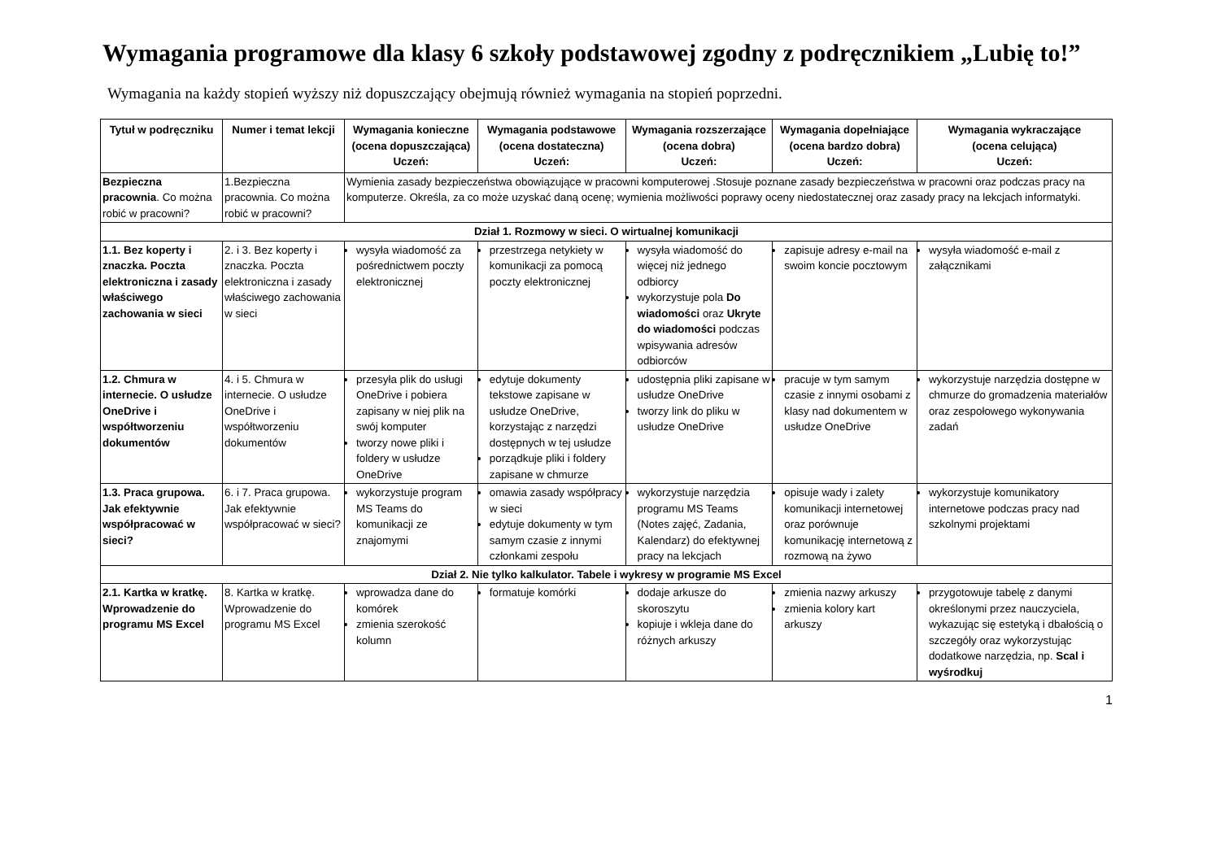Wymagania programowe dla klasy 6 szkoły podstawowej zgodny z podręcznikiem „Lubię to!”
Wymagania na każdy stopień wyższy niż dopuszczający obejmują również wymagania na stopień poprzedni.
| Tytuł w podręczniku | Numer i temat lekcji | Wymagania konieczne (ocena dopuszczająca) Uczeń: | Wymagania podstawowe (ocena dostateczna) Uczeń: | Wymagania rozszerzające (ocena dobra) Uczeń: | Wymagania dopełniające (ocena bardzo dobra) Uczeń: | Wymagania wykraczające (ocena celująca) Uczeń: |
| --- | --- | --- | --- | --- | --- | --- |
| Bezpieczna pracownia . Co można robić w pracowni? | 1.Bezpieczna pracownia. Co można robić w pracowni? | Wymienia zasady bezpieczeństwa obowiązujące w pracowni komputerowej .Stosuje poznane zasady bezpieczeństwa w pracowni oraz podczas pracy na komputerze. Określa, za co może uzyskać daną ocenę; wymienia możliwości poprawy oceny niedostatecznej oraz zasady pracy na lekcjach informatyki. | | | | |
| Dział 1. Rozmowy w sieci. O wirtualnej komunikacji | | | | | | |
| 1.1. Bez koperty i znaczka. Poczta elektroniczna i zasady właściwego zachowania w sieci | 2. i 3. Bez koperty i znaczka. Poczta elektroniczna i zasady właściwego zachowania w sieci | wysyła wiadomość za pośrednictwem poczty elektronicznej | przestrzega netykiety w komunikacji za pomocą poczty elektronicznej | wysyła wiadomość do więcej niż jednego odbiorcy wykorzystuje pola Do wiadomości oraz Ukryte do wiadomości podczas wpisywania adresów odbiorców | zapisuje adresy e-mail na swoim koncie pocztowym | wysyła wiadomość e-mail z załącznikami |
| 1.2. Chmura w internecie. O usłudze OneDrive i współtworzeniu dokumentów | 4. i 5. Chmura w internecie. O usłudze OneDrive i współtworzeniu dokumentów | przesyła plik do usługi OneDrive i pobiera zapisany w niej plik na swój komputer tworzy nowe pliki i foldery w usłudze OneDrive | edytuje dokumenty tekstowe zapisane w usłudze OneDrive, korzystając z narzędzi dostępnych w tej usłudze porządkuje pliki i foldery zapisane w chmurze | udostępnia pliki zapisane w usłudze OneDrive tworzy link do pliku w usłudze OneDrive | pracuje w tym samym czasie z innymi osobami z klasy nad dokumentem w usłudze OneDrive | wykorzystuje narzędzia dostępne w chmurze do gromadzenia materiałów oraz zespołowego wykonywania zadań |
| 1.3. Praca grupowa. Jak efektywnie współpracować w sieci? | 6. i 7. Praca grupowa. Jak efektywnie współpracować w sieci? | wykorzystuje program MS Teams do komunikacji ze znajomymi | omawia zasady współpracy w sieci edytuje dokumenty w tym samym czasie z innymi członkami zespołu | wykorzystuje narzędzia programu MS Teams (Notes zajęć, Zadania, Kalendarz) do efektywnej pracy na lekcjach | opisuje wady i zalety komunikacji internetowej oraz porównuje komunikację internetową z rozmową na żywo | wykorzystuje komunikatory internetowe podczas pracy nad szkolnymi projektami |
| Dział 2. Nie tylko kalkulator. Tabele i wykresy w programie MS Excel | | | | | | |
| 2.1. Kartka w kratkę. Wprowadzenie do programu MS Excel | 8. Kartka w kratkę. Wprowadzenie do programu MS Excel | wprowadza dane do komórek zmienia szerokość kolumn | formatuje komórki | dodaje arkusze do skoroszytu kopiuje i wkleja dane do różnych arkuszy | zmienia nazwy arkuszy zmienia kolory kart arkuszy | przygotowuje tabelę z danymi określonymi przez nauczyciela, wykazując się estetyką i dbałością o szczegóły oraz wykorzystując dodatkowe narzędzia, np. Scal i wyśrodkuj |
1